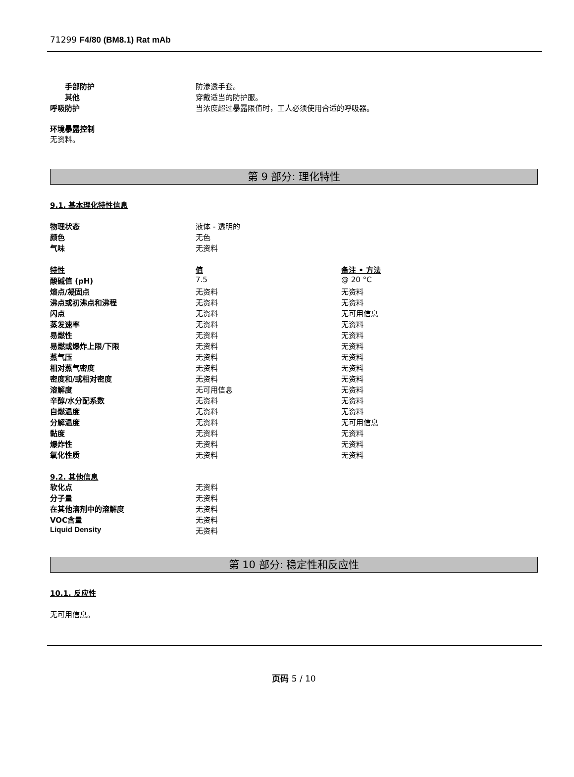71299 F4/80 (BM8.1) Rat mAb
| 手部防护 | 防渗透手套。 |
| 其他 | 穿戴适当的防护服。 |
| 呼吸防护 | 当浓度超过暴露限值时，工人必须使用合适的呼吸器。 |
环境暴露控制
无资料。
第 9 部分: 理化特性
9.1. 基本理化特性信息
| 物理状态 | 液体 - 透明的 |
| 颜色 | 无色 |
| 气味 | 无资料 |
| 特性 | 值 | 备注 • 方法 |
| 酸碱值 (pH) | 7.5 | @ 20 °C |
| 熔点/凝固点 | 无资料 | 无资料 |
| 沸点或初沸点和沸程 | 无资料 | 无资料 |
| 闪点 | 无资料 | 无可用信息 |
| 蒸发速率 | 无资料 | 无资料 |
| 易燃性 | 无资料 | 无资料 |
| 易燃或爆炸上限/下限 | 无资料 | 无资料 |
| 蒸气压 | 无资料 | 无资料 |
| 相对蒸气密度 | 无资料 | 无资料 |
| 密度和/或相对密度 | 无资料 | 无资料 |
| 溶解度 | 无可用信息 | 无资料 |
| 辛醇/水分配系数 | 无资料 | 无资料 |
| 自燃温度 | 无资料 | 无资料 |
| 分解温度 | 无资料 | 无可用信息 |
| 黏度 | 无资料 | 无资料 |
| 爆炸性 | 无资料 | 无资料 |
| 氧化性质 | 无资料 | 无资料 |
9.2. 其他信息
| 软化点 | 无资料 |
| 分子量 | 无资料 |
| 在其他溶剂中的溶解度 | 无资料 |
| VOC含量 | 无资料 |
| Liquid Density | 无资料 |
第 10 部分: 稳定性和反应性
10.1. 反应性
无可用信息。
页码 5 / 10